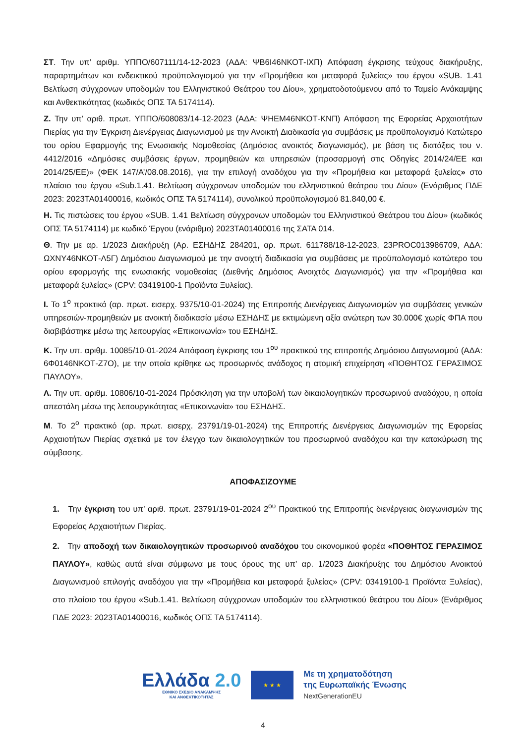ΣΤ. Την υπ’ αριθμ. ΥΠΠΟ/607111/14-12-2023 (ΑΔΑ: ΨΒ6Ι46ΝΚΟΤ-ΙΧΠ) Απόφαση έγκρισης τεύχους διακήρυξης, παραρτημάτων και ενδεικτικού προϋπολογισμού για την «Προμήθεια και μεταφορά ξυλείας» του έργου «SUB. 1.41 Βελτίωση σύγχρονων υποδομών του Ελληνιστικού Θεάτρου του Δίου», χρηματοδοτούμενου από το Ταμείο Ανάκαμψης και Ανθεκτικότητας (κωδικός ΟΠΣ ΤΑ 5174114).
Ζ. Την υπ’ αριθ. πρωτ. ΥΠΠΟ/608083/14-12-2023 (ΑΔΑ: ΨΗΕΜ46ΝΚΟΤ-ΚΝΠ) Απόφαση της Εφορείας Αρχαιοτήτων Πιερίας για την Έγκριση Διενέργειας Διαγωνισμού με την Ανοικτή Διαδικασία για συμβάσεις με προϋπολογισμό Κατώτερο του ορίου Εφαρμογής της Ενωσιακής Νομοθεσίας (Δημόσιος ανοικτός διαγωνισμός), με βάση τις διατάξεις του ν. 4412/2016 «Δημόσιες συμβάσεις έργων, προμηθειών και υπηρεσιών (προσαρμογή στις Οδηγίες 2014/24/ΕΕ και 2014/25/ΕΕ)» (ΦΕΚ 147/Α’/08.08.2016), για την επιλογή αναδόχου για την «Προμήθεια και μεταφορά ξυλείας» στο πλαίσιο του έργου «Sub.1.41. Βελτίωση σύγχρονων υποδομών του ελληνιστικού θεάτρου του Δίου» (Ενάριθμος ΠΔΕ 2023: 2023ΤΑ01400016, κωδικός ΟΠΣ ΤΑ 5174114), συνολικού προϋπολογισμού 81.840,00 €.
Η. Τις πιστώσεις του έργου «SUB. 1.41 Βελτίωση σύγχρονων υποδομών του Ελληνιστικού Θεάτρου του Δίου» (κωδικός ΟΠΣ ΤΑ 5174114) με κωδικό Έργου (ενάριθμο) 2023ΤΑ01400016 της ΣΑΤΑ 014.
Θ. Την με αρ. 1/2023 Διακήρυξη (Αρ. ΕΣΗΔΗΣ 284201, αρ. πρωτ. 611788/18-12-2023, 23PROC013986709, ΑΔΑ: ΩΧΝΥ46ΝΚΟΤ-Λ5Γ) Δημόσιου Διαγωνισμού με την ανοιχτή διαδικασία για συμβάσεις με προϋπολογισμό κατώτερο του ορίου εφαρμογής της ενωσιακής νομοθεσίας (Διεθνής Δημόσιος Ανοιχτός Διαγωνισμός) για την «Προμήθεια και μεταφορά ξυλείας» (CPV: 03419100-1 Προϊόντα Ξυλείας).
Ι. Το 1<sup>ο</sup> πρακτικό (αρ. πρωτ. εισερχ. 9375/10-01-2024) της Επιτροπής Διενέργειας Διαγωνισμών για συμβάσεις γενικών υπηρεσιών-προμηθειών με ανοικτή διαδικασία μέσω ΕΣΗΔΗΣ με εκτιμώμενη αξία ανώτερη των 30.000€ χωρίς ΦΠΑ που διαβιβάστηκε μέσω της λειτουργίας «Επικοινωνία» του ΕΣΗΔΗΣ.
Κ. Την υπ. αριθμ. 10085/10-01-2024 Απόφαση έγκρισης του 1<sup>ου</sup> πρακτικού της επιτροπής Δημόσιου Διαγωνισμού (ΑΔΑ: 6Φ0146ΝΚΟΤ-Ζ7Ο), με την οποία κρίθηκε ως προσωρινός ανάδοχος η ατομική επιχείρηση «ΠΟΘΗΤΟΣ ΓΕΡΑΣΙΜΟΣ ΠΑΥΛΟΥ».
Λ. Την υπ. αριθμ. 10806/10-01-2024 Πρόσκληση για την υποβολή των δικαιολογητικών προσωρινού αναδόχου, η οποία απεστάλη μέσω της λειτουργικότητας «Επικοινωνία» του ΕΣΗΔΗΣ.
Μ. Το 2<sup>ο</sup> πρακτικό (αρ. πρωτ. εισερχ. 23791/19-01-2024) της Επιτροπής Διενέργειας Διαγωνισμών της Εφορείας Αρχαιοτήτων Πιερίας σχετικά με τον έλεγχο των δικαιολογητικών του προσωρινού αναδόχου και την κατακύρωση της σύμβασης.
ΑΠΟΦΑΣΙΖΟΥΜΕ
1. Την έγκριση του υπ’ αριθ. πρωτ. 23791/19-01-2024 2<sup>ου</sup> Πρακτικού της Επιτροπής διενέργειας διαγωνισμών της Εφορείας Αρχαιοτήτων Πιερίας.
2. Την αποδοχή των δικαιολογητικών προσωρινού αναδόχου του οικονομικού φορέα «ΠΟΘΗΤΟΣ ΓΕΡΑΣΙΜΟΣ ΠΑΥΛΟΥ», καθώς αυτά είναι σύμφωνα με τους όρους της υπ’ αρ. 1/2023 Διακήρυξης του Δημόσιου Ανοικτού Διαγωνισμού επιλογής αναδόχου για την «Προμήθεια και μεταφορά ξυλείας» (CPV: 03419100-1 Προϊόντα Ξυλείας), στο πλαίσιο του έργου «Sub.1.41. Βελτίωση σύγχρονων υποδομών του ελληνιστικού θεάτρου του Δίου» (Ενάριθμος ΠΔΕ 2023: 2023ΤΑ01400016, κωδικός ΟΠΣ ΤΑ 5174114).
Ελλάδα 2.0
ΕΘΝΙΚΟ ΣΧΕΔΙΟ ΑΝΑΚΑΜΨΗΣ
ΚΑΙ ΑΝΘΕΚΤΙΚΟΤΗΤΑΣ
★ ★ ★
Με τη χρηματοδότηση
της Ευρωπαϊκής Ένωσης
NextGenerationEU
4